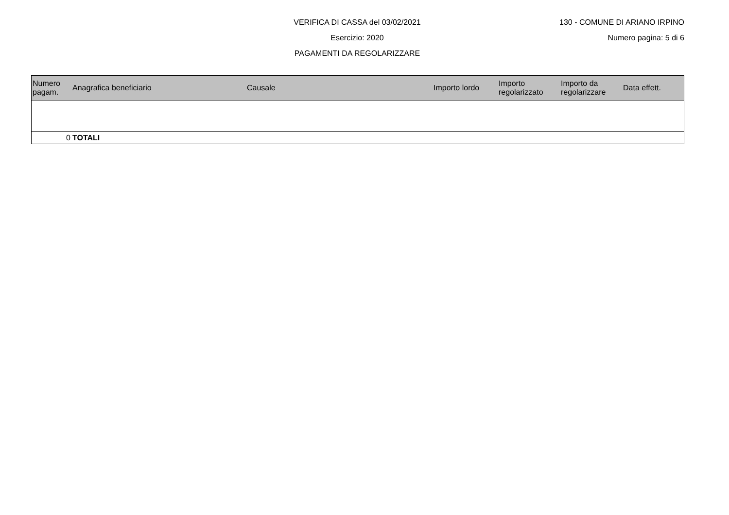VERIFICA DI CASSA del 03/02/2021
Esercizio: 2020
PAGAMENTI DA REGOLARIZZARE
130 - COMUNE DI ARIANO IRPINO
Numero pagina: 5 di 6
| Numero pagam. | Anagrafica beneficiario | Causale | Importo lordo | Importo regolarizzato | Importo da regolarizzare | Data effett. |
| --- | --- | --- | --- | --- | --- | --- |
| 0 | TOTALI | | | | | |